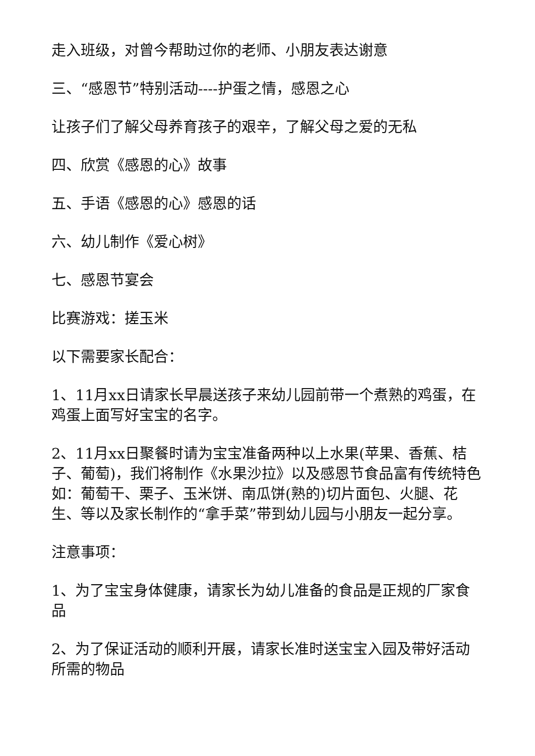走入班级，对曾今帮助过你的老师、小朋友表达谢意
三、“感恩节”特别活动----护蛋之情，感恩之心
让孩子们了解父母养育孩子的艰辛，了解父母之爱的无私
四、欣赏《感恩的心》故事
五、手语《感恩的心》感恩的话
六、幼儿制作《爱心树》
七、感恩节宴会
比赛游戏：搓玉米
以下需要家长配合：
1、11月xx日请家长早晨送孩子来幼儿园前带一个煮熟的鸡蛋，在鸡蛋上面写好宝宝的名字。
2、11月xx日聚餐时请为宝宝准备两种以上水果(苹果、香蕉、桔子、葡萄)，我们将制作《水果沙拉》以及感恩节食品富有传统特色如：葡萄干、栗子、玉米饼、南瓜饼(熟的)切片面包、火腿、花生、等以及家长制作的“拿手菜”带到幼儿园与小朋友一起分享。
注意事项：
1、为了宝宝身体健康，请家长为幼儿准备的食品是正规的厂家食品
2、为了保证活动的顺利开展，请家长准时送宝宝入园及带好活动所需的物品